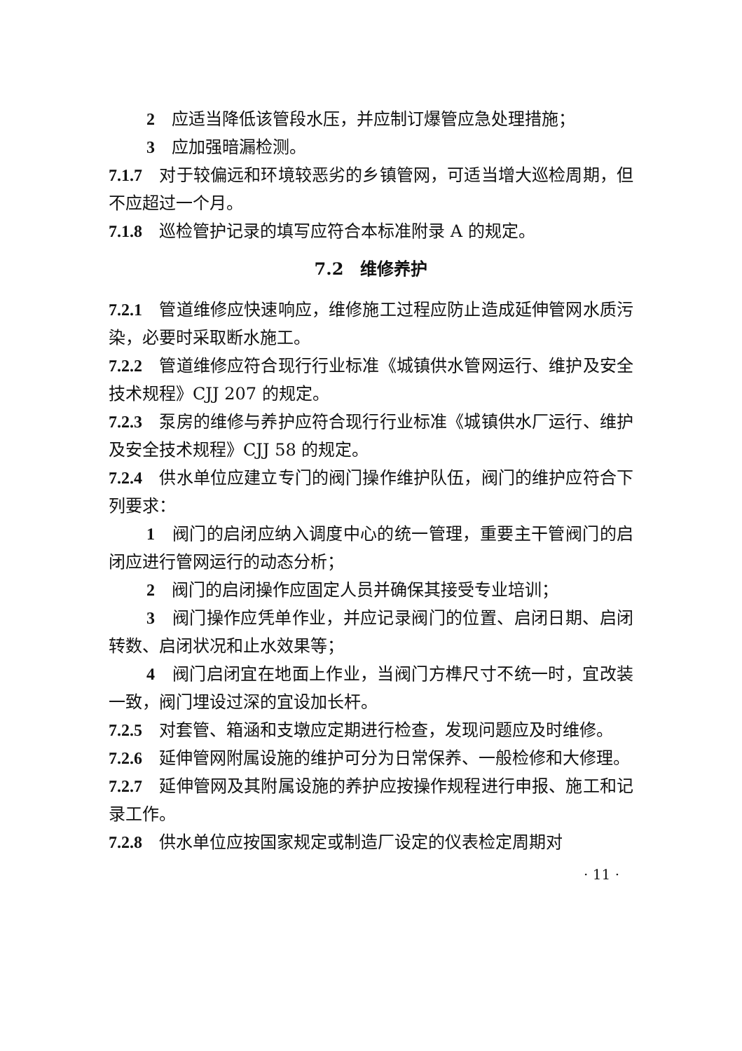2　应适当降低该管段水压，并应制订爆管应急处理措施；
3　应加强暗漏检测。
7.1.7　对于较偏远和环境较恶劣的乡镇管网，可适当增大巡检周期，但不应超过一个月。
7.1.8　巡检管护记录的填写应符合本标准附录 A 的规定。
7.2　维修养护
7.2.1　管道维修应快速响应，维修施工过程应防止造成延伸管网水质污染，必要时采取断水施工。
7.2.2　管道维修应符合现行行业标准《城镇供水管网运行、维护及安全技术规程》CJJ 207 的规定。
7.2.3　泵房的维修与养护应符合现行行业标准《城镇供水厂运行、维护及安全技术规程》CJJ 58 的规定。
7.2.4　供水单位应建立专门的阀门操作维护队伍，阀门的维护应符合下列要求：
1　阀门的启闭应纳入调度中心的统一管理，重要主干管阀门的启闭应进行管网运行的动态分析；
2　阀门的启闭操作应固定人员并确保其接受专业培训；
3　阀门操作应凭单作业，并应记录阀门的位置、启闭日期、启闭转数、启闭状况和止水效果等；
4　阀门启闭宜在地面上作业，当阀门方榫尺寸不统一时，宜改装一致，阀门埋设过深的宜设加长杆。
7.2.5　对套管、箱涵和支墩应定期进行检查，发现问题应及时维修。
7.2.6　延伸管网附属设施的维护可分为日常保养、一般检修和大修理。
7.2.7　延伸管网及其附属设施的养护应按操作规程进行申报、施工和记录工作。
7.2.8　供水单位应按国家规定或制造厂设定的仪表检定周期对
· 11 ·